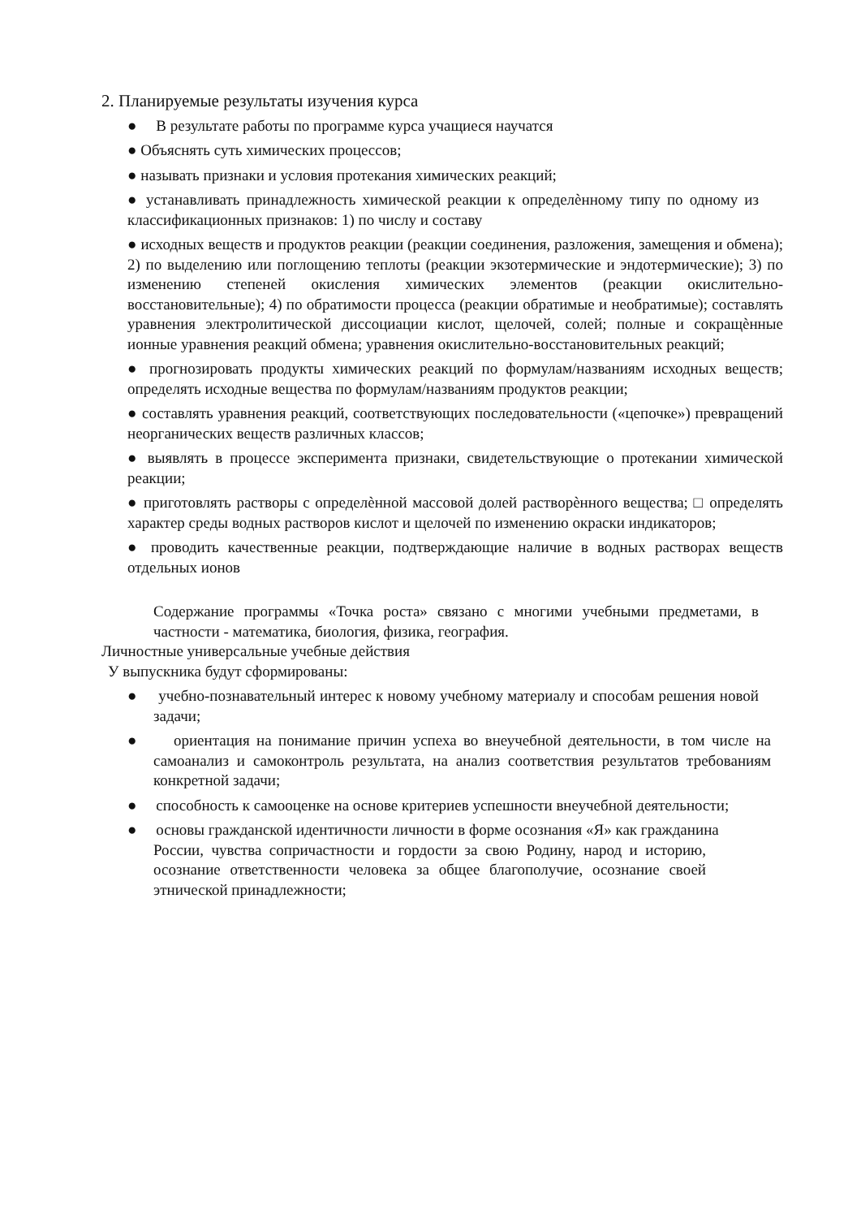2. Планируемые результаты изучения курса
● В результате работы по программе курса учащиеся научатся
● Объяснять суть химических процессов;
● называть признаки и условия протекания химических реакций;
● устанавливать принадлежность химической реакции к определѐнному типу по одному из классификационных признаков: 1) по числу и составу
● исходных веществ и продуктов реакции (реакции соединения, разложения, замещения и обмена); 2) по выделению или поглощению теплоты (реакции экзотермические и эндотермические); 3) по изменению степеней окисления химических элементов (реакции окислительно- восстановительные); 4) по обратимости процесса (реакции обратимые и необратимые); составлять уравнения электролитической диссоциации кислот, щелочей, солей; полные и сокращѐнные ионные уравнения реакций обмена; уравнения окислительно-восстановительных реакций;
● прогнозировать продукты химических реакций по формулам/названиям исходных веществ; определять исходные вещества по формулам/названиям продуктов реакции;
● составлять уравнения реакций, соответствующих последовательности («цепочке») превращений неорганических веществ различных классов;
● выявлять в процессе эксперимента признаки, свидетельствующие о протекании химической реакции;
● приготовлять растворы с определѐнной массовой долей растворѐнного вещества; □ определять характер среды водных растворов кислот и щелочей по изменению окраски индикаторов;
● проводить качественные реакции, подтверждающие наличие в водных растворах веществ отдельных ионов
Содержание программы «Точка роста» связано с многими учебными предметами, в частности - математика, биология, физика, география.
Личностные универсальные учебные действия
У выпускника будут сформированы:
● учебно-познавательный интерес к новому учебному материалу и способам решения новой задачи;
● ориентация на понимание причин успеха во внеучебной деятельности, в том числе на самоанализ и самоконтроль результата, на анализ соответствия результатов требованиям конкретной задачи;
● способность к самооценке на основе критериев успешности внеучебной деятельности;
● основы гражданской идентичности личности в форме осознания «Я» как гражданина
России, чувства сопричастности и гордости за свою Родину, народ и историю, осознание ответственности человека за общее благополучие, осознание своей этнической принадлежности;